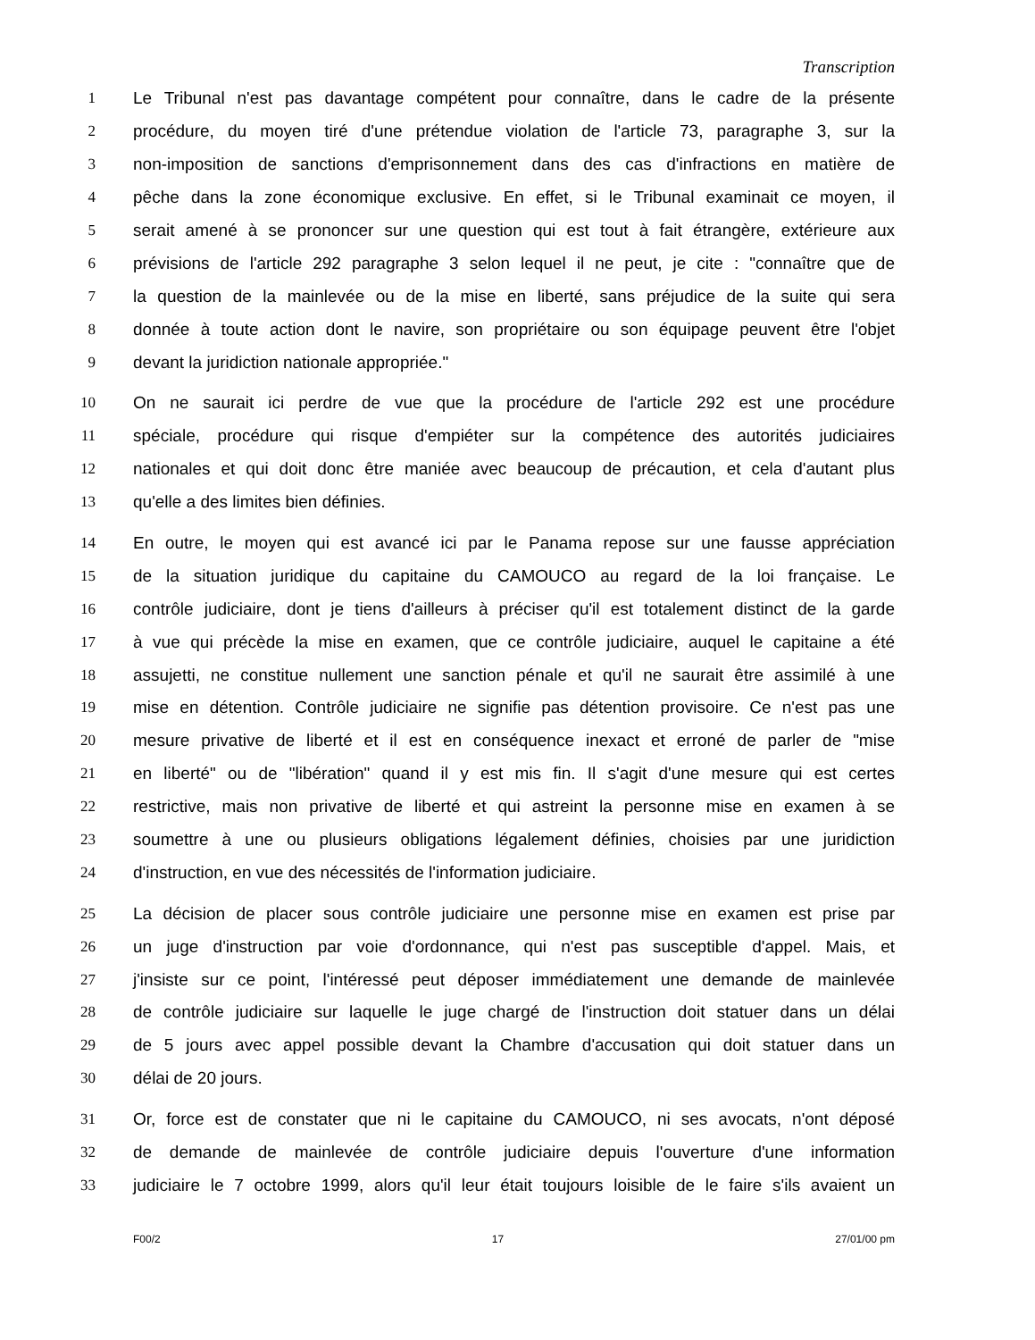Transcription
1 Le Tribunal n'est pas davantage compétent pour connaître, dans le cadre de la présente
2 procédure, du moyen tiré d'une prétendue violation de l'article 73, paragraphe 3, sur la
3 non-imposition de sanctions d'emprisonnement dans des cas d'infractions en matière de
4 pêche dans la zone économique exclusive. En effet, si le Tribunal examinait ce moyen, il
5 serait amené à se prononcer sur une question qui est tout à fait étrangère, extérieure aux
6 prévisions de l'article 292 paragraphe 3 selon lequel il ne peut, je cite : "connaître que de
7 la question de la mainlevée ou de la mise en liberté, sans préjudice de la suite qui sera
8 donnée à toute action dont le navire, son propriétaire ou son équipage peuvent être l'objet
9 devant la juridiction nationale appropriée."
10 On ne saurait ici perdre de vue que la procédure de l'article 292 est une procédure
11 spéciale, procédure qui risque d'empiéter sur la compétence des autorités judiciaires
12 nationales et qui doit donc être maniée avec beaucoup de précaution, et cela d'autant plus
13 qu'elle a des limites bien définies.
14 En outre, le moyen qui est avancé ici par le Panama repose sur une fausse appréciation
15 de la situation juridique du capitaine du CAMOUCO au regard de la loi française. Le
16 contrôle judiciaire, dont je tiens d'ailleurs à préciser qu'il est totalement distinct de la garde
17 à vue qui précède la mise en examen, que ce contrôle judiciaire, auquel le capitaine a été
18 assujetti, ne constitue nullement une sanction pénale et qu'il ne saurait être assimilé à une
19 mise en détention. Contrôle judiciaire ne signifie pas détention provisoire. Ce n'est pas une
20 mesure privative de liberté et il est en conséquence inexact et erroné de parler de "mise
21 en liberté" ou de "libération" quand il y est mis fin. Il s'agit d'une mesure qui est certes
22 restrictive, mais non privative de liberté et qui astreint la personne mise en examen à se
23 soumettre à une ou plusieurs obligations légalement définies, choisies par une juridiction
24 d'instruction, en vue des nécessités de l'information judiciaire.
25 La décision de placer sous contrôle judiciaire une personne mise en examen est prise par
26 un juge d'instruction par voie d'ordonnance, qui n'est pas susceptible d'appel. Mais, et
27 j'insiste sur ce point, l'intéressé peut déposer immédiatement une demande de mainlevée
28 de contrôle judiciaire sur laquelle le juge chargé de l'instruction doit statuer dans un délai
29 de 5 jours avec appel possible devant la Chambre d'accusation qui doit statuer dans un
30 délai de 20 jours.
31 Or, force est de constater que ni le capitaine du CAMOUCO, ni ses avocats, n'ont déposé
32 de demande de mainlevée de contrôle judiciaire depuis l'ouverture d'une information
33 judiciaire le 7 octobre 1999, alors qu'il leur était toujours loisible de le faire s'ils avaient un
F00/2 17 27/01/00 pm